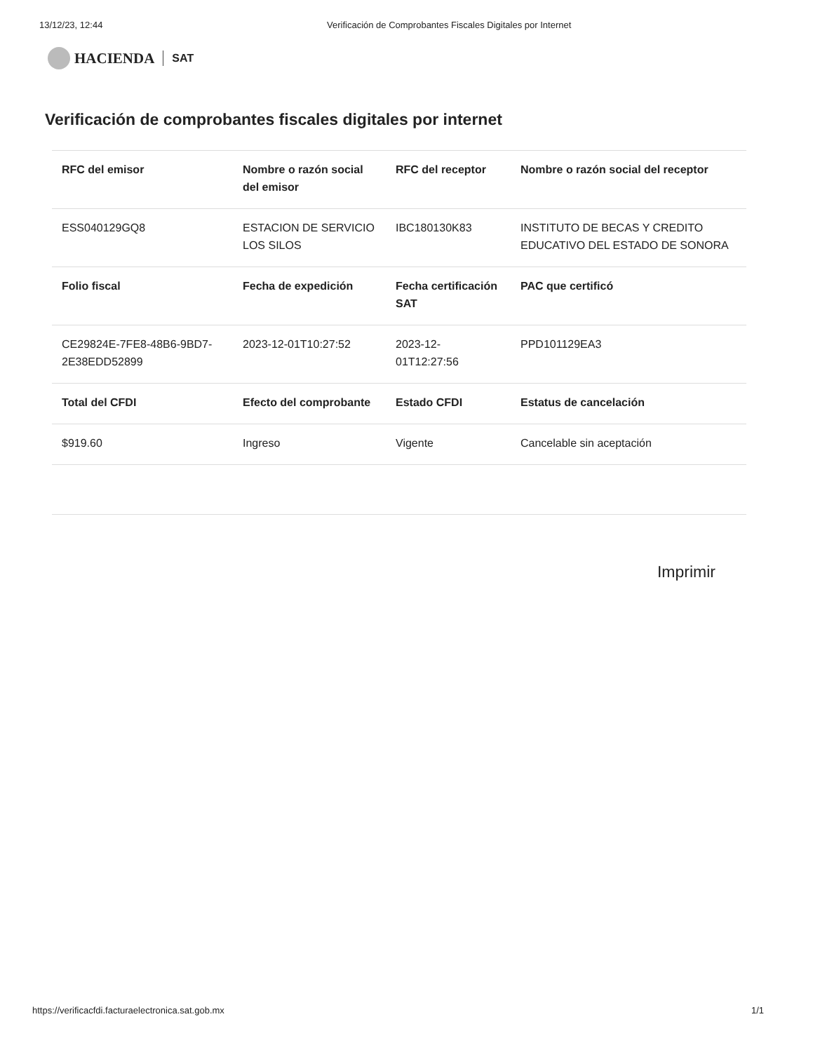13/12/23, 12:44 Verificación de Comprobantes Fiscales Digitales por Internet
HACIENDA SAT
Verificación de comprobantes fiscales digitales por internet
| RFC del emisor | Nombre o razón social del emisor | RFC del receptor | Nombre o razón social del receptor |
| --- | --- | --- | --- |
| ESS040129GQ8 | ESTACION DE SERVICIO LOS SILOS | IBC180130K83 | INSTITUTO DE BECAS Y CREDITO EDUCATIVO DEL ESTADO DE SONORA |
| Folio fiscal | Fecha de expedición | Fecha certificación SAT | PAC que certificó |
| CE29824E-7FE8-48B6-9BD7-2E38EDD52899 | 2023-12-01T10:27:52 | 2023-12-01T12:27:56 | PPD101129EA3 |
| Total del CFDI | Efecto del comprobante | Estado CFDI | Estatus de cancelación |
| $919.60 | Ingreso | Vigente | Cancelable sin aceptación |
Imprimir
https://verificacfdi.facturaelectronica.sat.gob.mx 1/1